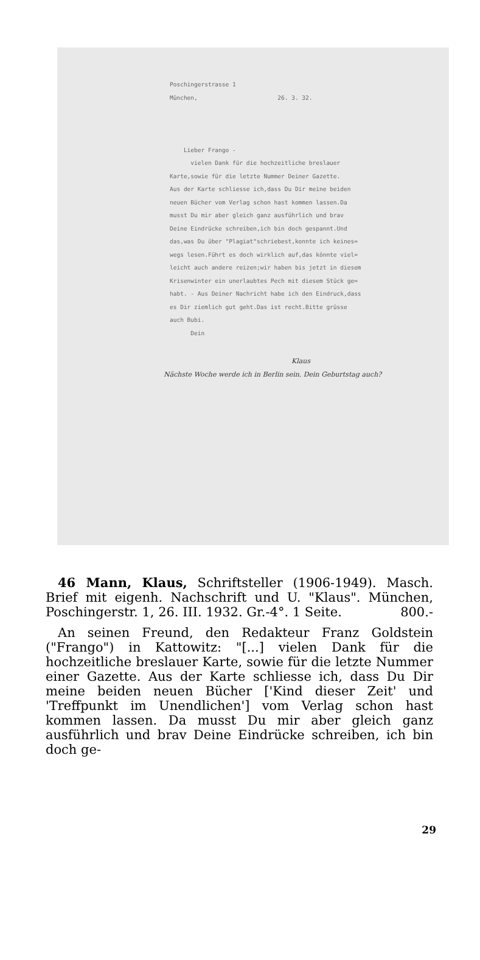Poschingerstrasse 1
München, 26. 3. 32.
Lieber Frango -
vielen Dank für die hochzeitliche breslauer
Karte,sowie für die letzte Nummer Deiner Gazette.
Aus der Karte schliesse ich,dass Du Dir meine beiden
neuen Bücher vom Verlag schon hast kommen lassen.Da
musst Du mir aber gleich ganz ausführlich und brav
Deine Eindrücke schreiben,ich bin doch gespannt.Und
das,was Du über "Plagiat"schriebest,konnte ich keines=
wegs lesen.Führt es doch wirklich auf,das könnte viel=
leicht auch andere reizen;wir haben bis jetzt in diesem
Krisenwinter ein unerlaubtes Pech mit diesem Stück ge=
habt. - Aus Deiner Nachricht habe ich den Eindruck,dass
es Dir ziemlich gut geht.Das ist recht.Bitte grüsse
auch Bubi.
Dein
Klaus
Nächste Woche werde ich in Berlin sein. Dein Geburtstag auch?
46 Mann, Klaus, Schriftsteller (1906-1949). Masch. Brief mit eigenh. Nachschrift und U. "Klaus". München, Poschingerstr. 1, 26. III. 1932. Gr.-4°. 1 Seite. 800.-
An seinen Freund, den Redakteur Franz Goldstein ("Frango") in Kattowitz: "[...] vielen Dank für die hochzeitliche breslauer Karte, sowie für die letzte Nummer einer Gazette. Aus der Karte schliesse ich, dass Du Dir meine beiden neuen Bücher ['Kind dieser Zeit' und 'Treffpunkt im Unendlichen'] vom Verlag schon hast kommen lassen. Da musst Du mir aber gleich ganz ausführlich und brav Deine Eindrücke schreiben, ich bin doch ge-
29